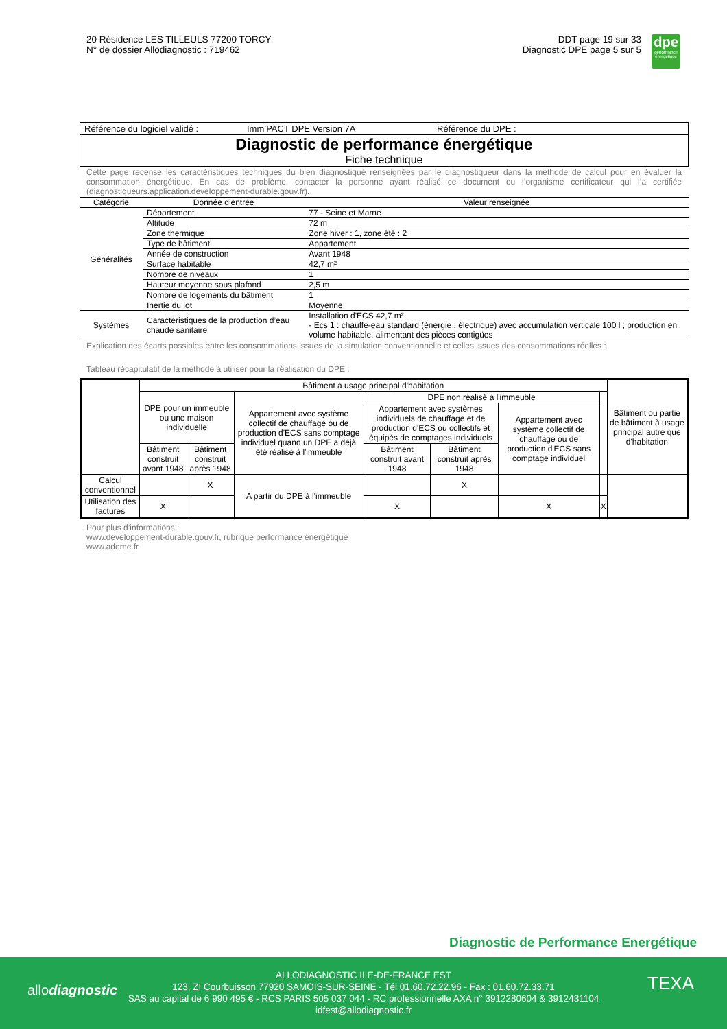20 Résidence LES TILLEULS 77200 TORCY
N° de dossier Allodiagnostic : 719462
DDT page 19 sur 33
Diagnostic DPE page 5 sur 5
dpe
performance énergétique
Référence du logiciel validé : Imm’PACT DPE Version 7A Référence du DPE :
Diagnostic de performance énergétique
Fiche technique
Cette page recense les caractéristiques techniques du bien diagnostiqué renseignées par le diagnostiqueur dans la méthode de calcul pour en évaluer la consommation énergétique. En cas de problème, contacter la personne ayant réalisé ce document ou l’organisme certificateur qui l’a certifiée (diagnostiqueurs.application.developpement-durable.gouv.fr).
| Catégorie | Donnée d’entrée | Valeur renseignée |
| --- | --- | --- |
| Généralités | Département | 77 - Seine et Marne |
| | Altitude | 72 m |
| | Zone thermique | Zone hiver : 1, zone été : 2 |
| | Type de bâtiment | Appartement |
| | Année de construction | Avant 1948 |
| | Surface habitable | 42,7 m² |
| | Nombre de niveaux | 1 |
| | Hauteur moyenne sous plafond | 2,5 m |
| | Nombre de logements du bâtiment | 1 |
| | Inertie du lot | Moyenne |
| Systèmes | Caractéristiques de la production d’eau chaude sanitaire | Installation d'ECS 42,7 m² - Ecs 1 : chauffe-eau standard (énergie : électrique) avec accumulation verticale 100 l ; production en volume habitable, alimentant des pièces contigües |
Explication des écarts possibles entre les consommations issues de la simulation conventionnelle et celles issues des consommations réelles :
Tableau récapitulatif de la méthode à utiliser pour la réalisation du DPE :
| | Bâtiment à usage principal d'habitation | | | | | | | Bâtiment ou partie de bâtiment à usage principal autre que d'habitation |
| | DPE pour un immeuble ou une maison individuelle | | Appartement avec système collectif de chauffage ou de production d'ECS sans comptage individuel quand un DPE a déjà été réalisé à l'immeuble | DPE non réalisé à l'immeuble | | | | |
| | | | | Appartement avec systèmes individuels de chauffage et de production d'ECS ou collectifs et équipés de comptages individuels | | Appartement avec système collectif de chauffage ou de production d'ECS sans comptage individuel | | |
| | Bâtiment construit avant 1948 | Bâtiment construit après 1948 | | Bâtiment construit avant 1948 | Bâtiment construit après 1948 | | | |
| Calcul conventionnel | | X | A partir du DPE à l'immeuble | | X | | | |
| Utilisation des factures | X | | | X | | X | X | |
Pour plus d’informations :
www.developpement-durable.gouv.fr, rubrique performance énergétique
www.ademe.fr
Diagnostic de Performance Energétique
allodiagnostic TEXA
ALLODIAGNOSTIC ILE-DE-FRANCE EST
123, ZI Courbuisson 77920 SAMOIS-SUR-SEINE - Tél 01.60.72.22.96 - Fax : 01.60.72.33.71
SAS au capital de 6 990 495 € - RCS PARIS 505 037 044 - RC professionnelle AXA n° 3912280604 & 3912431104
idfest@allodiagnostic.fr